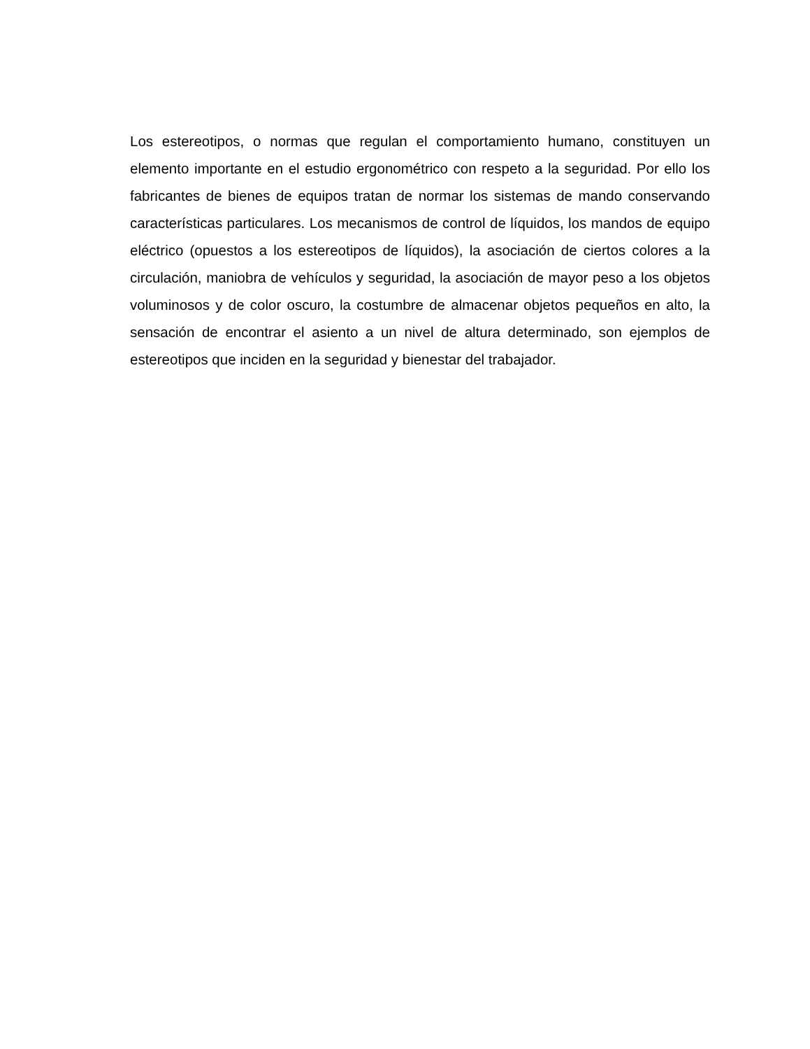Los estereotipos, o normas que regulan el comportamiento humano, constituyen un elemento importante en el estudio ergonométrico con respeto a la seguridad. Por ello los fabricantes de bienes de equipos tratan de normar los sistemas de mando conservando características particulares. Los mecanismos de control de líquidos, los mandos de equipo eléctrico (opuestos a los estereotipos de líquidos), la asociación de ciertos colores a la circulación, maniobra de vehículos y seguridad, la asociación de mayor peso a los objetos voluminosos y de color oscuro, la costumbre de almacenar objetos pequeños en alto, la sensación de encontrar el asiento a un nivel de altura determinado, son ejemplos de estereotipos que inciden en la seguridad y bienestar del trabajador.